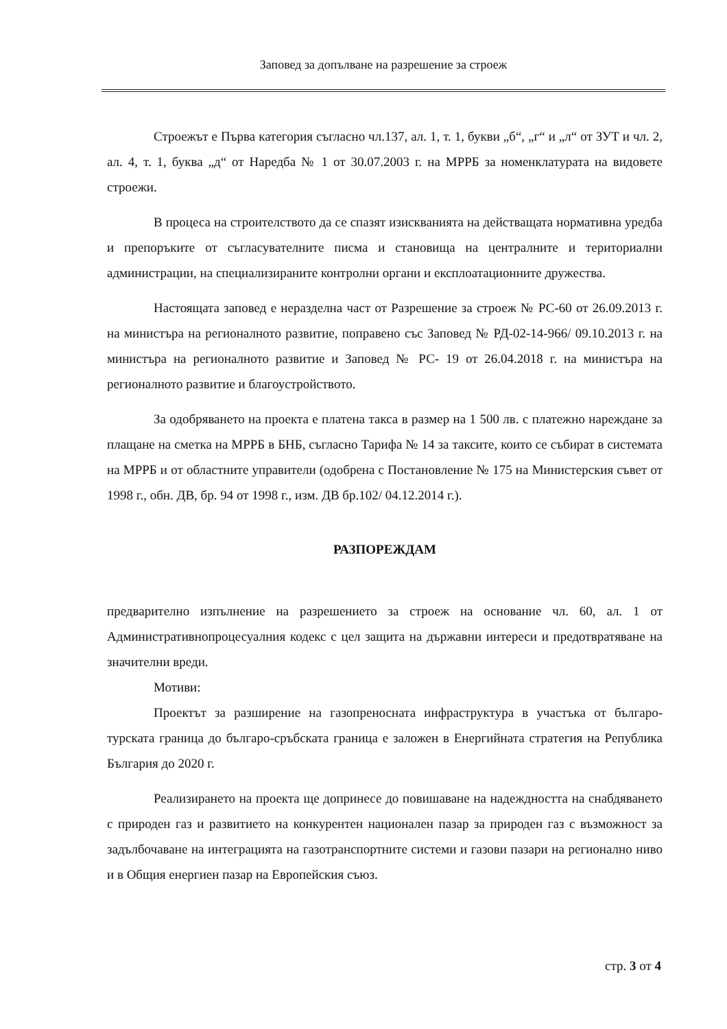Заповед за допълване на разрешение за строеж
Строежът е Първа категория съгласно чл.137, ал. 1, т. 1, букви „б“, „г“ и „л“ от ЗУТ и чл. 2, ал. 4, т. 1, буква „д“ от Наредба № 1 от 30.07.2003 г. на МРРБ за номенклатурата на видовете строежи.
В процеса на строителството да се спазят изискванията на действащата нормативна уредба и препоръките от съгласувателните писма и становища на централните и териториални администрации, на специализираните контролни органи и експлоатационните дружества.
Настоящата заповед е неразделна част от Разрешение за строеж № РС-60 от 26.09.2013 г. на министъра на регионалното развитие, поправено със Заповед № РД-02-14-966/ 09.10.2013 г. на министъра на регионалното развитие и Заповед № РС- 19 от 26.04.2018 г. на министъра на регионалното развитие и благоустройството.
За одобряването на проекта е платена такса в размер на 1 500 лв. с платежно нареждане за плащане на сметка на МРРБ в БНБ, съгласно Тарифа № 14 за таксите, които се събират в системата на МРРБ и от областните управители (одобрена с Постановление № 175 на Министерския съвет от 1998 г., обн. ДВ, бр. 94 от 1998 г., изм. ДВ бр.102/ 04.12.2014 г.).
РАЗПОРЕЖДАМ
предварително изпълнение на разрешението за строеж на основание чл. 60, ал. 1 от Административнопроцесуалния кодекс с цел защита на държавни интереси и предотвратяване на значителни вреди.
Мотиви:
Проектът за разширение на газопреносната инфраструктура в участъка от българо-турската граница до българо-сръбската граница е заложен в Енергийната стратегия на Република България до 2020 г.
Реализирането на проекта ще допринесе до повишаване на надеждността на снабдяването с природен газ и развитието на конкурентен национален пазар за природен газ с възможност за задълбочаване на интеграцията на газотранспортните системи и газови пазари на регионално ниво и в Общия енергиен пазар на Европейския съюз.
стр. 3 от 4